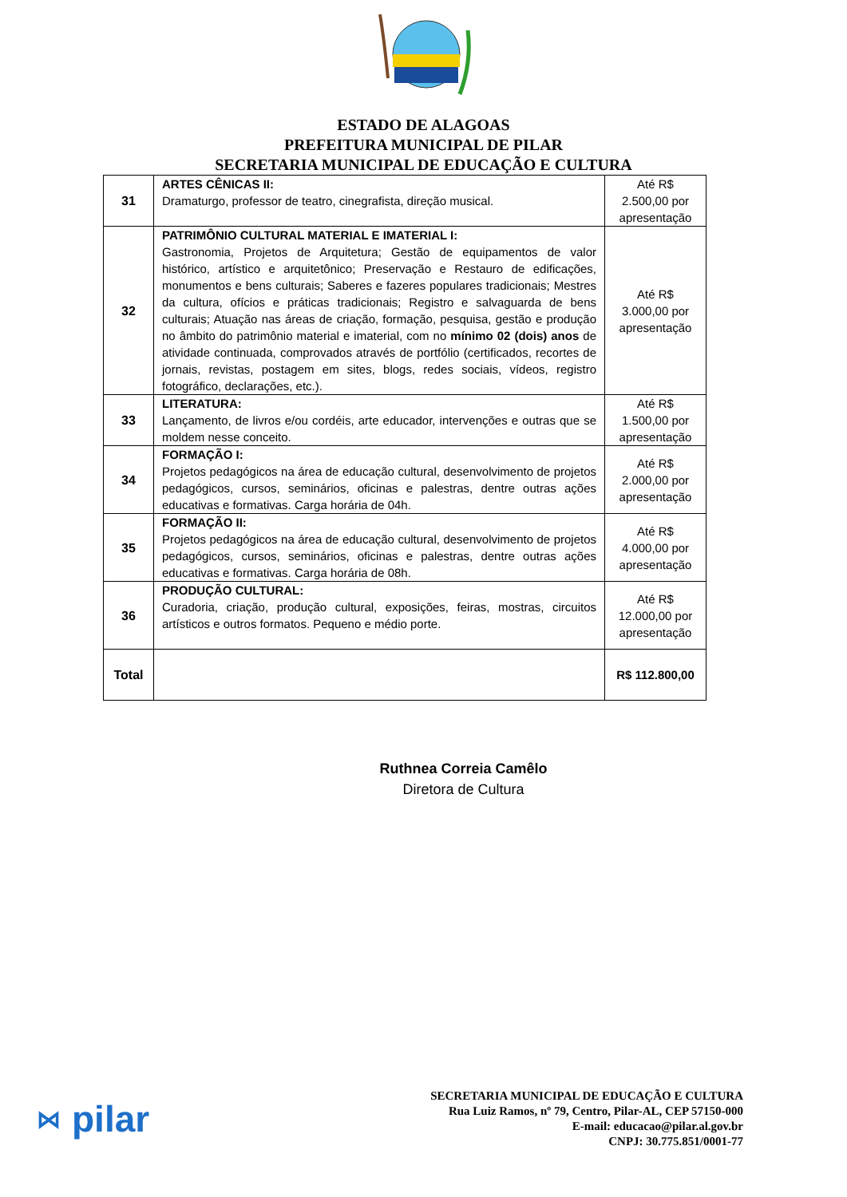ESTADO DE ALAGOAS
PREFEITURA MUNICIPAL DE PILAR
SECRETARIA MUNICIPAL DE EDUCAÇÃO E CULTURA
| 31 | ARTES CÊNICAS II: Dramaturgo, professor de teatro, cinegrafista, direção musical. | Até R$ 2.500,00 por apresentação |
| 32 | PATRIMÔNIO CULTURAL MATERIAL E IMATERIAL I: Gastronomia, Projetos de Arquitetura; Gestão de equipamentos de valor histórico, artístico e arquitetônico; Preservação e Restauro de edificações, monumentos e bens culturais; Saberes e fazeres populares tradicionais; Mestres da cultura, ofícios e práticas tradicionais; Registro e salvaguarda de bens culturais; Atuação nas áreas de criação, formação, pesquisa, gestão e produção no âmbito do patrimônio material e imaterial, com no mínimo 02 (dois) anos de atividade continuada, comprovados através de portfólio (certificados, recortes de jornais, revistas, postagem em sites, blogs, redes sociais, vídeos, registro fotográfico, declarações, etc.). | Até R$ 3.000,00 por apresentação |
| 33 | LITERATURA: Lançamento, de livros e/ou cordéis, arte educador, intervenções e outras que se moldem nesse conceito. | Até R$ 1.500,00 por apresentação |
| 34 | FORMAÇÃO I: Projetos pedagógicos na área de educação cultural, desenvolvimento de projetos pedagógicos, cursos, seminários, oficinas e palestras, dentre outras ações educativas e formativas. Carga horária de 04h. | Até R$ 2.000,00 por apresentação |
| 35 | FORMAÇÃO II: Projetos pedagógicos na área de educação cultural, desenvolvimento de projetos pedagógicos, cursos, seminários, oficinas e palestras, dentre outras ações educativas e formativas. Carga horária de 08h. | Até R$ 4.000,00 por apresentação |
| 36 | PRODUÇÃO CULTURAL: Curadoria, criação, produção cultural, exposições, feiras, mostras, circuitos artísticos e outros formatos. Pequeno e médio porte. | Até R$ 12.000,00 por apresentação |
| Total | | R$ 112.800,00 |
Ruthnea Correia Camêlo
Diretora de Cultura
⋈ pilar
SECRETARIA MUNICIPAL DE EDUCAÇÃO E CULTURA
Rua Luiz Ramos, nº 79, Centro, Pilar-AL, CEP 57150-000
E-mail: educacao@pilar.al.gov.br
CNPJ: 30.775.851/0001-77